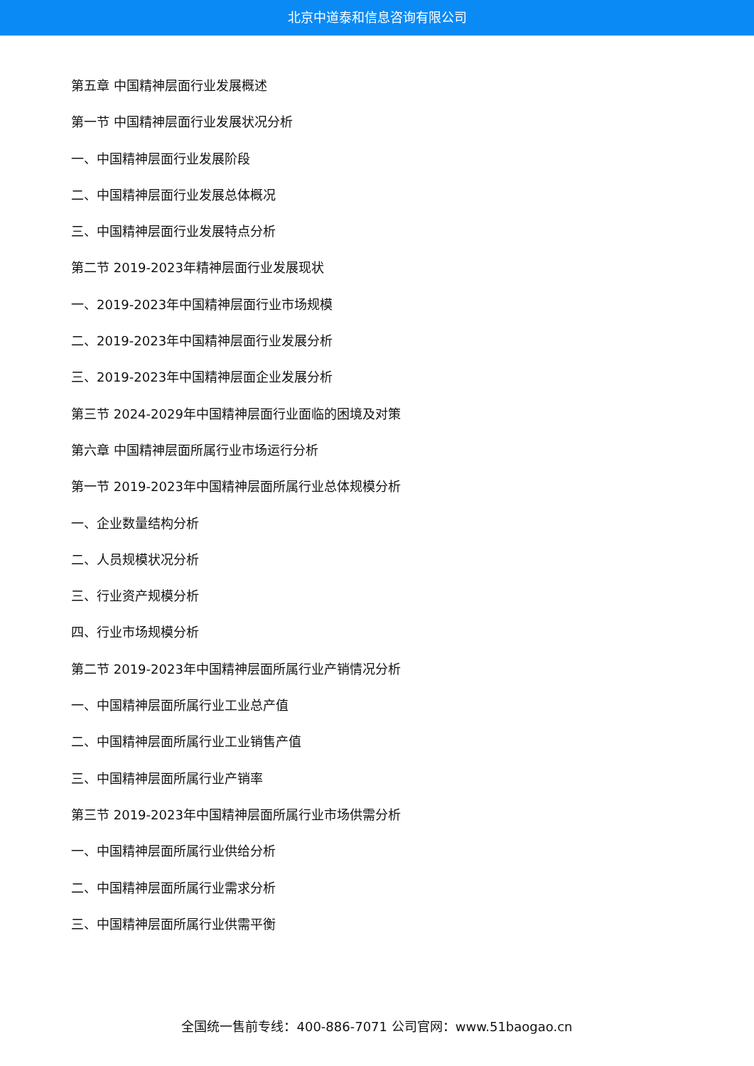北京中道泰和信息咨询有限公司
第五章 中国精神层面行业发展概述
第一节 中国精神层面行业发展状况分析
一、中国精神层面行业发展阶段
二、中国精神层面行业发展总体概况
三、中国精神层面行业发展特点分析
第二节 2019-2023年精神层面行业发展现状
一、2019-2023年中国精神层面行业市场规模
二、2019-2023年中国精神层面行业发展分析
三、2019-2023年中国精神层面企业发展分析
第三节 2024-2029年中国精神层面行业面临的困境及对策
第六章 中国精神层面所属行业市场运行分析
第一节 2019-2023年中国精神层面所属行业总体规模分析
一、企业数量结构分析
二、人员规模状况分析
三、行业资产规模分析
四、行业市场规模分析
第二节 2019-2023年中国精神层面所属行业产销情况分析
一、中国精神层面所属行业工业总产值
二、中国精神层面所属行业工业销售产值
三、中国精神层面所属行业产销率
第三节 2019-2023年中国精神层面所属行业市场供需分析
一、中国精神层面所属行业供给分析
二、中国精神层面所属行业需求分析
三、中国精神层面所属行业供需平衡
全国统一售前专线：400-886-7071 公司官网：www.51baogao.cn